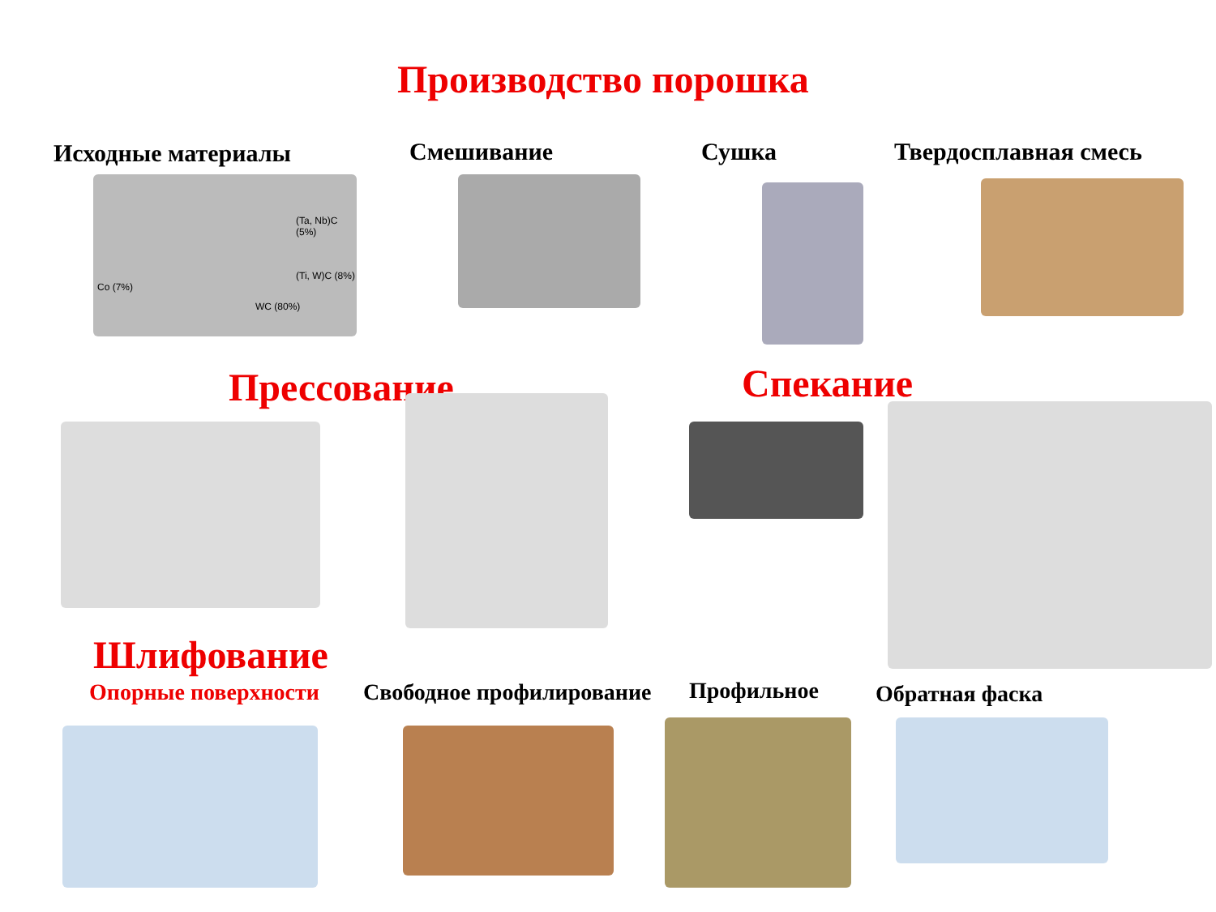Производство порошка
Исходные материалы Смешивание Сушка Твердосплавная смесь
(Ta, Nb)C (5%)
(Ti, W)C (8%)
Co (7%)
WC (80%)
Прессование Спекание
Шлифование
Опорные поверхности Свободное профилирование Профильное Обратная фаска